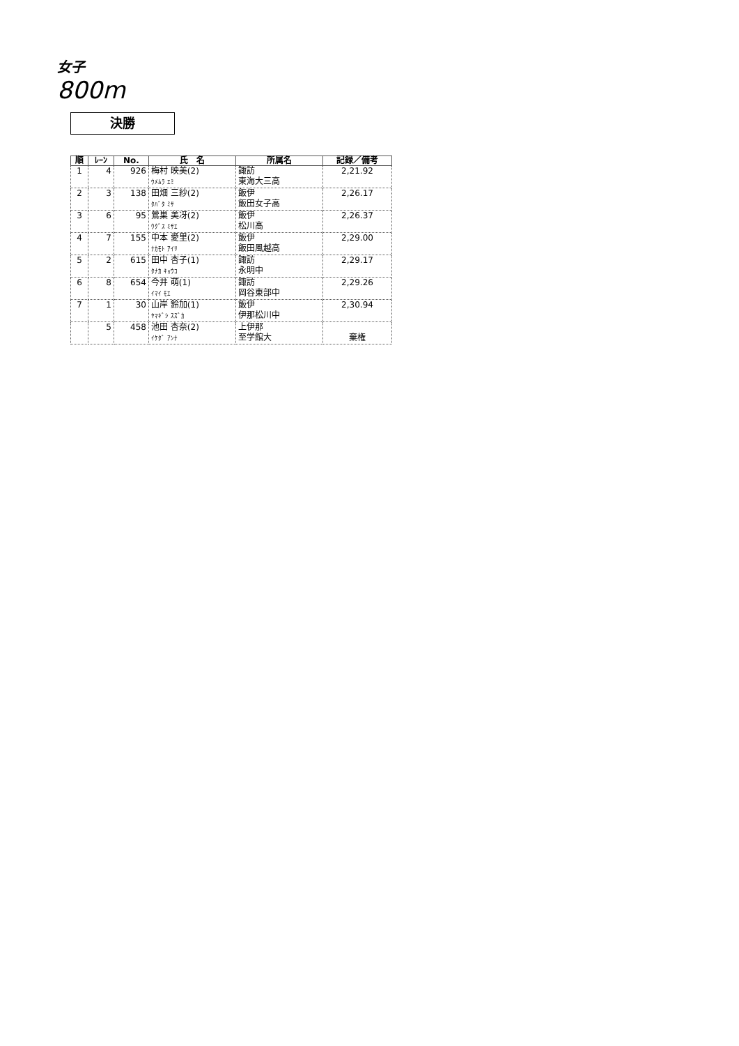女子
800m
決勝
| 順 | ﾚｰﾝ | No. | 氏 名 | 所属名 | 記録／備考 |
| --- | --- | --- | --- | --- | --- |
| 1 | 4 | 926 | 梅村 映美(2) ｳﾒﾑﾗ ｴﾐ | 諏訪 東海大三高 | 2,21.92 |
| 2 | 3 | 138 | 田畑 三紗(2) ﾀﾊﾞﾀ ﾐｻ | 飯伊 飯田女子高 | 2,26.17 |
| 3 | 6 | 95 | 鶯巣 美冴(2) ｳｸﾞｽ ﾐｻｴ | 飯伊 松川高 | 2,26.37 |
| 4 | 7 | 155 | 中本 愛里(2) ﾅｶﾓﾄ ｱｲﾘ | 飯伊 飯田風越高 | 2,29.00 |
| 5 | 2 | 615 | 田中 杏子(1) ﾀﾅｶ ｷｮｳｺ | 諏訪 永明中 | 2,29.17 |
| 6 | 8 | 654 | 今井 萌(1) ｲﾏｲ ﾓｴ | 諏訪 岡谷東部中 | 2,29.26 |
| 7 | 1 | 30 | 山岸 鈴加(1) ﾔﾏｷﾞｼ ｽｽﾞｶ | 飯伊 伊那松川中 | 2,30.94 |
| | 5 | 458 | 池田 杏奈(2) ｲｹﾀﾞ ｱﾝﾅ | 上伊那 至学館大 | 棄権 |